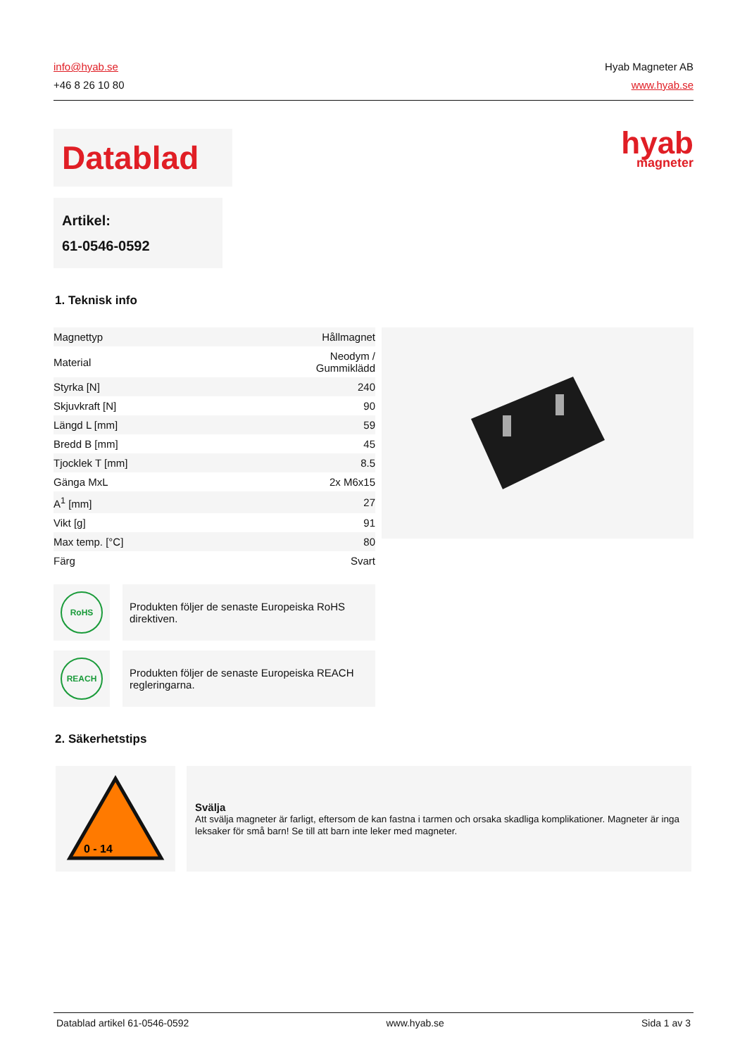info@hyab.se
+46 8 26 10 80
Hyab Magneter AB
www.hyab.se
Datablad
hyab
magneter
Artikel:
61-0546-0592
1. Teknisk info
| Magnettyp | Hållmagnet |
| Material | Neodym / Gummiklädd |
| Styrka [N] | 240 |
| Skjuvkraft [N] | 90 |
| Längd L [mm] | 59 |
| Bredd B [mm] | 45 |
| Tjocklek T [mm] | 8.5 |
| Gänga MxL | 2x M6x15 |
| A<sup>1</sup> [mm] | 27 |
| Vikt [g] | 91 |
| Max temp. [°C] | 80 |
| Färg | Svart |
RoHS
Produkten följer de senaste Europeiska RoHS direktiven.
REACH
Produkten följer de senaste Europeiska REACH regleringarna.
2. Säkerhetstips
0 - 14
Svälja
Att svälja magneter är farligt, eftersom de kan fastna i tarmen och orsaka skadliga komplikationer. Magneter är inga leksaker för små barn! Se till att barn inte leker med magneter.
Datablad artikel 61-0546-0592 www.hyab.se Sida 1 av 3